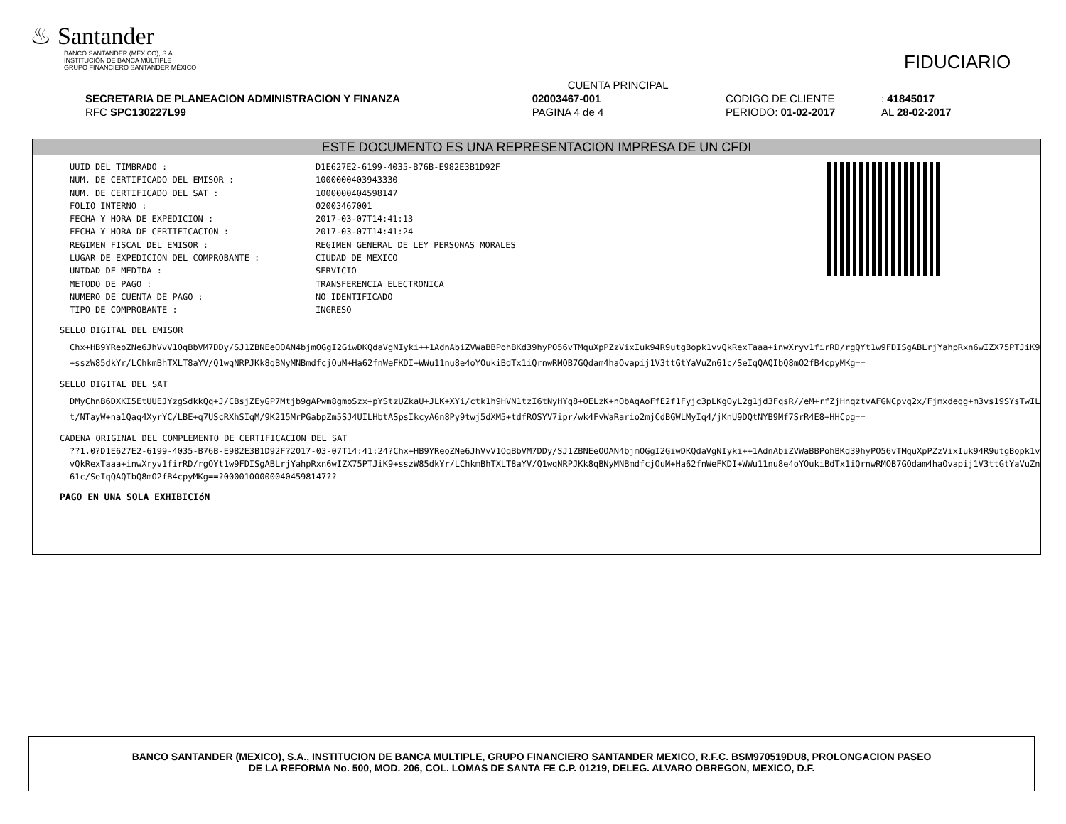♨ Santander
BANCO SANTANDER (MÉXICO), S.A.
INSTITUCIÓN DE BANCA MÚLTIPLE
GRUPO FINANCIERO SANTANDER MÉXICO
FIDUCIARIO
| | CUENTA PRINCIPAL | | |
| SECRETARIA DE PLANEACION ADMINISTRACION Y FINANZA | 02003467-001 | CODIGO DE CLIENTE | : 41845017 |
| RFC SPC130227L99 | PAGINA 4 de 4 | PERIODO: 01-02-2017 | AL 28-02-2017 |
ESTE DOCUMENTO ES UNA REPRESENTACION IMPRESA DE UN CFDI
| UUID DEL TIMBRADO : | D1E627E2-6199-4035-B76B-E982E3B1D92F |
| NUM. DE CERTIFICADO DEL EMISOR : | 1000000403943330 |
| NUM. DE CERTIFICADO DEL SAT : | 1000000404598147 |
| FOLIO INTERNO : | 02003467001 |
| FECHA Y HORA DE EXPEDICION : | 2017-03-07T14:41:13 |
| FECHA Y HORA DE CERTIFICACION : | 2017-03-07T14:41:24 |
| REGIMEN FISCAL DEL EMISOR : | REGIMEN GENERAL DE LEY PERSONAS MORALES |
| LUGAR DE EXPEDICION DEL COMPROBANTE : | CIUDAD DE MEXICO |
| UNIDAD DE MEDIDA : | SERVICIO |
| METODO DE PAGO : | TRANSFERENCIA ELECTRONICA |
| NUMERO DE CUENTA DE PAGO : | NO IDENTIFICADO |
| TIPO DE COMPROBANTE : | INGRESO |
SELLO DIGITAL DEL EMISOR
Chx+HB9YReoZNe6JhVvV1OqBbVM7DDy/SJ1ZBNEeOOAN4bjmOGgI2GiwDKQdaVgNIyki++1AdnAbiZVWaBBPohBKd39hyPO56vTMquXpPZzVixIuk94R9utgBopk1vvQkRexTaaa+inwXryv1firRD/rgQYt1w9FDISgABLrjYahpRxn6wIZX75PTJiK9+sszW85dkYr/LChkmBhTXLT8aYV/Q1wqNRPJKk8qBNyMNBmdfcjOuM+Ha62fnWeFKDI+WWu11nu8e4oYOukiBdTx1iQrnwRMOB7GQdam4haOvapij1V3ttGtYaVuZn61c/SeIqQAQIbQ8mO2fB4cpyMKg==
SELLO DIGITAL DEL SAT
DMyChnB6DXKI5EtUUEJYzgSdkkQq+J/CBsjZEyGP7Mtjb9gAPwm8gmoSzx+pYStzUZkaU+JLK+XYi/ctk1h9HVN1tzI6tNyHYq8+OELzK+nObAqAoFfE2f1Fyjc3pLKgOyL2g1jd3FqsR//eM+rfZjHnqztvAFGNCpvq2x/Fjmxdeqg+m3vs19SYsTwILt/NTayW+na1Qaq4XyrYC/LBE+q7UScRXhSIqM/9K215MrPGabpZm5SJ4UILHbtASpsIkcyA6n8Py9twj5dXM5+tdfROSYV7ipr/wk4FvWaRario2mjCdBGWLMyIq4/jKnU9DQtNYB9Mf7SrR4E8+HHCpg==
CADENA ORIGINAL DEL COMPLEMENTO DE CERTIFICACION DEL SAT
??1.0?D1E627E2-6199-4035-B76B-E982E3B1D92F?2017-03-07T14:41:24?Chx+HB9YReoZNe6JhVvV1OqBbVM7DDy/SJ1ZBNEeOOAN4bjmOGgI2GiwDKQdaVgNIyki++1AdnAbiZVWaBBPohBKd39hyPO56vTMquXpPZzVixIuk94R9utgBopk1vvQkRexTaaa+inwXryv1firRD/rgQYt1w9FDISgABLrjYahpRxn6wIZX75PTJiK9+sszW85dkYr/LChkmBhTXLT8aYV/Q1wqNRPJKk8qBNyMNBmdfcjOuM+Ha62fnWeFKDI+WWu11nu8e4oYOukiBdTx1iQrnwRMOB7GQdam4haOvapij1V3ttGtYaVuZn61c/SeIqQAQIbQ8mO2fB4cpyMKg==?00001000000404598147??
PAGO EN UNA SOLA EXHIBICIóN
BANCO SANTANDER (MEXICO), S.A., INSTITUCION DE BANCA MULTIPLE, GRUPO FINANCIERO SANTANDER MEXICO, R.F.C. BSM970519DU8, PROLONGACION PASEO
DE LA REFORMA No. 500, MOD. 206, COL. LOMAS DE SANTA FE C.P. 01219, DELEG. ALVARO OBREGON, MEXICO, D.F.